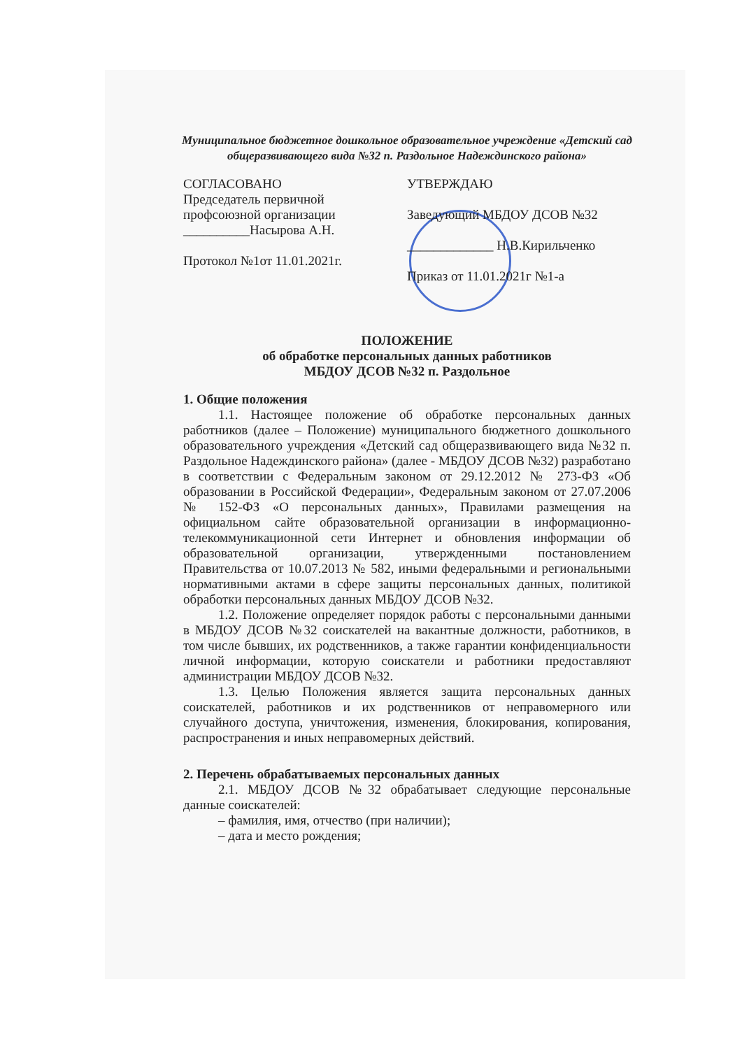Муниципальное бюджетное дошкольное образовательное учреждение «Детский сад общеразвивающего вида №32 п. Раздольное Надеждинского района»
СОГЛАСОВАНО
Председатель первичной
профсоюзной организации
__________Насырова А.Н.
Протокол №1от 11.01.2021г.
УТВЕРЖДАЮ
Заведующий МБДОУ ДСОВ №32
_____________ Н.В.Кирильченко
Приказ от 11.01.2021г №1-а
ПОЛОЖЕНИЕ
об обработке персональных данных работников
МБДОУ ДСОВ №32 п. Раздольное
1. Общие положения
1.1. Настоящее положение об обработке персональных данных работников (далее – Положение) муниципального бюджетного дошкольного образовательного учреждения «Детский сад общеразвивающего вида №32 п. Раздольное Надеждинского района» (далее - МБДОУ ДСОВ №32) разработано в соответствии с Федеральным законом от 29.12.2012 № 273-ФЗ «Об образовании в Российской Федерации», Федеральным законом от 27.07.2006 № 152-ФЗ «О персональных данных», Правилами размещения на официальном сайте образовательной организации в информационно-телекоммуникационной сети Интернет и обновления информации об образовательной организации, утвержденными постановлением Правительства от 10.07.2013 № 582, иными федеральными и региональными нормативными актами в сфере защиты персональных данных, политикой обработки персональных данных МБДОУ ДСОВ №32.
1.2. Положение определяет порядок работы с персональными данными в МБДОУ ДСОВ №32 соискателей на вакантные должности, работников, в том числе бывших, их родственников, а также гарантии конфиденциальности личной информации, которую соискатели и работники предоставляют администрации МБДОУ ДСОВ №32.
1.3. Целью Положения является защита персональных данных соискателей, работников и их родственников от неправомерного или случайного доступа, уничтожения, изменения, блокирования, копирования, распространения и иных неправомерных действий.
2. Перечень обрабатываемых персональных данных
2.1. МБДОУ ДСОВ №32 обрабатывает следующие персональные данные соискателей:
– фамилия, имя, отчество (при наличии);
– дата и место рождения;